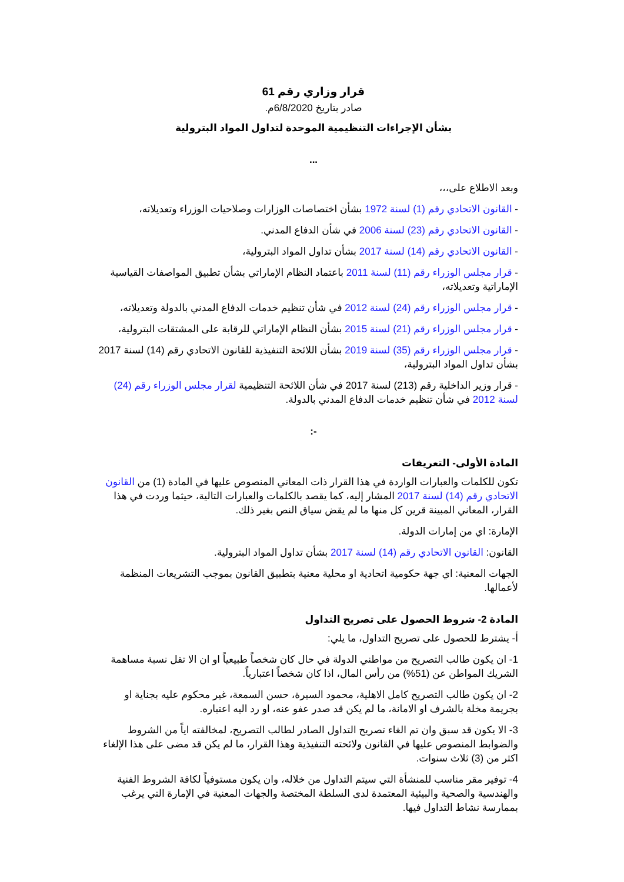قرار وزاري رقم 61
صادر بتاريخ 6/8/2020م.
بشأن الإجراءات التنظيمية الموحدة لتداول المواد البترولية
...
وبعد الاطلاع على،،،
- القانون الاتحادي رقم (1) لسنة 1972 بشأن اختصاصات الوزارات وصلاحيات الوزراء وتعديلاته،
- القانون الاتحادي رقم (23) لسنة 2006 في شأن الدفاع المدني.
- القانون الاتحادي رقم (14) لسنة 2017 بشأن تداول المواد البترولية،
- قرار مجلس الوزراء رقم (11) لسنة 2011 باعتماد النظام الإماراتي بشأن تطبيق المواصفات القياسية الإماراتية وتعديلاته،
- قرار مجلس الوزراء رقم (24) لسنة 2012 في شأن تنظيم خدمات الدفاع المدني بالدولة وتعديلاته،
- قرار مجلس الوزراء رقم (21) لسنة 2015 بشأن النظام الإماراتي للرقابة على المشتقات البترولية،
- قرار مجلس الوزراء رقم (35) لسنة 2019 بشأن اللائحة التنفيذية للقانون الاتحادي رقم (14) لسنة 2017 بشأن تداول المواد البترولية،
- قرار وزير الداخلية رقم (213) لسنة 2017 في شأن اللائحة التنظيمية لقرار مجلس الوزراء رقم (24) لسنة 2012 في شأن تنظيم خدمات الدفاع المدني بالدولة.
-:
المادة الأولى- التعريفات
تكون للكلمات والعبارات الواردة في هذا القرار ذات المعاني المنصوص عليها في المادة (1) من القانون الاتحادي رقم (14) لسنة 2017 المشار إليه، كما يقصد بالكلمات والعبارات التالية، حيثما وردت في هذا القرار، المعاني المبينة قرين كل منها ما لم يقض سياق النص بغير ذلك.
الإمارة: اي من إمارات الدولة.
القانون: القانون الاتحادي رقم (14) لسنة 2017 بشأن تداول المواد البترولية.
الجهات المعنية: اي جهة حكومية اتحادية او محلية معنية بتطبيق القانون بموجب التشريعات المنظمة لأعمالها.
المادة 2- شروط الحصول على تصريح التداول
أ- يشترط للحصول على تصريح التداول، ما يلي:
1- ان يكون طالب التصريح من مواطني الدولة في حال كان شخصاً طبيعياً او ان الا تقل نسبة مساهمة الشريك المواطن عن (51%) من رأس المال، اذا كان شخصاً اعتبارياً.
2- ان يكون طالب التصريح كامل الاهلية، محمود السيرة، حسن السمعة، غير محكوم عليه بجناية او بجريمة مخلة بالشرف او الامانة، ما لم يكن قد صدر عفو عنه، او رد اليه اعتباره.
3- الا يكون قد سبق وان تم الغاء تصريح التداول الصادر لطالب التصريح، لمخالفته اياً من الشروط والضوابط المنصوص عليها في القانون ولائحته التنفيذية وهذا القرار، ما لم يكن قد مضى على هذا الإلغاء اكثر من (3) ثلاث سنوات.
4- توفير مقر مناسب للمنشأة التي سيتم التداول من خلاله، وان يكون مستوفياً لكافة الشروط الفنية والهندسية والصحية والبيئية المعتمدة لدى السلطة المختصة والجهات المعنية في الإمارة التي يرغب بممارسة نشاط التداول فيها.